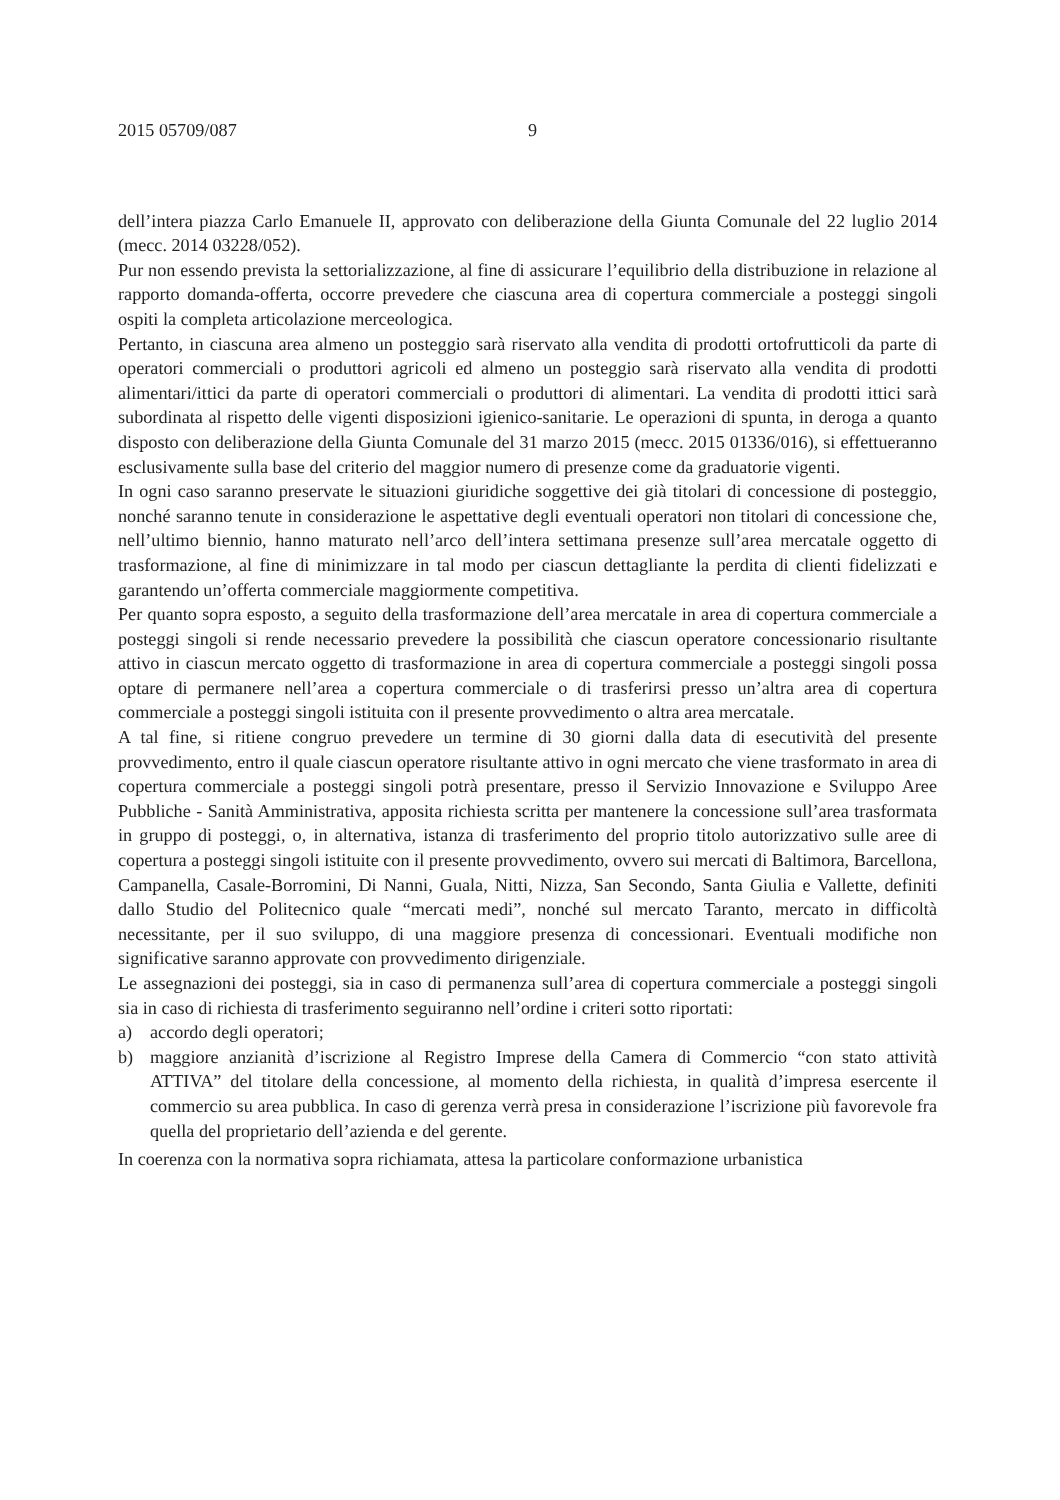2015 05709/087 9
dell’intera piazza Carlo Emanuele II, approvato con deliberazione della Giunta Comunale del 22 luglio 2014 (mecc. 2014 03228/052).
Pur non essendo prevista la settorializzazione, al fine di assicurare l’equilibrio della distribuzione in relazione al rapporto domanda-offerta, occorre prevedere che ciascuna area di copertura commerciale a posteggi singoli ospiti la completa articolazione merceologica.
Pertanto, in ciascuna area almeno un posteggio sarà riservato alla vendita di prodotti ortofrutticoli da parte di operatori commerciali o produttori agricoli ed almeno un posteggio sarà riservato alla vendita di prodotti alimentari/ittici da parte di operatori commerciali o produttori di alimentari. La vendita di prodotti ittici sarà subordinata al rispetto delle vigenti disposizioni igienico-sanitarie. Le operazioni di spunta, in deroga a quanto disposto con deliberazione della Giunta Comunale del 31 marzo 2015 (mecc. 2015 01336/016), si effettueranno esclusivamente sulla base del criterio del maggior numero di presenze come da graduatorie vigenti.
In ogni caso saranno preservate le situazioni giuridiche soggettive dei già titolari di concessione di posteggio, nonché saranno tenute in considerazione le aspettative degli eventuali operatori non titolari di concessione che, nell’ultimo biennio, hanno maturato nell’arco dell’intera settimana presenze sull’area mercatale oggetto di trasformazione, al fine di minimizzare in tal modo per ciascun dettagliante la perdita di clienti fidelizzati e garantendo un’offerta commerciale maggiormente competitiva.
Per quanto sopra esposto, a seguito della trasformazione dell’area mercatale in area di copertura commerciale a posteggi singoli si rende necessario prevedere la possibilità che ciascun operatore concessionario risultante attivo in ciascun mercato oggetto di trasformazione in area di copertura commerciale a posteggi singoli possa optare di permanere nell’area a copertura commerciale o di trasferirsi presso un’altra area di copertura commerciale a posteggi singoli istituita con il presente provvedimento o altra area mercatale.
A tal fine, si ritiene congruo prevedere un termine di 30 giorni dalla data di esecutività del presente provvedimento, entro il quale ciascun operatore risultante attivo in ogni mercato che viene trasformato in area di copertura commerciale a posteggi singoli potrà presentare, presso il Servizio Innovazione e Sviluppo Aree Pubbliche - Sanità Amministrativa, apposita richiesta scritta per mantenere la concessione sull’area trasformata in gruppo di posteggi, o, in alternativa, istanza di trasferimento del proprio titolo autorizzativo sulle aree di copertura a posteggi singoli istituite con il presente provvedimento, ovvero sui mercati di Baltimora, Barcellona, Campanella, Casale-Borromini, Di Nanni, Guala, Nitti, Nizza, San Secondo, Santa Giulia e Vallette, definiti dallo Studio del Politecnico quale “mercati medi”, nonché sul mercato Taranto, mercato in difficoltà necessitante, per il suo sviluppo, di una maggiore presenza di concessionari. Eventuali modifiche non significative saranno approvate con provvedimento dirigenziale.
Le assegnazioni dei posteggi, sia in caso di permanenza sull’area di copertura commerciale a posteggi singoli sia in caso di richiesta di trasferimento seguiranno nell’ordine i criteri sotto riportati:
a) accordo degli operatori;
b) maggiore anzianità d’iscrizione al Registro Imprese della Camera di Commercio “con stato attività ATTIVA” del titolare della concessione, al momento della richiesta, in qualità d’impresa esercente il commercio su area pubblica. In caso di gerenza verrà presa in considerazione l’iscrizione più favorevole fra quella del proprietario dell’azienda e del gerente.
In coerenza con la normativa sopra richiamata, attesa la particolare conformazione urbanistica